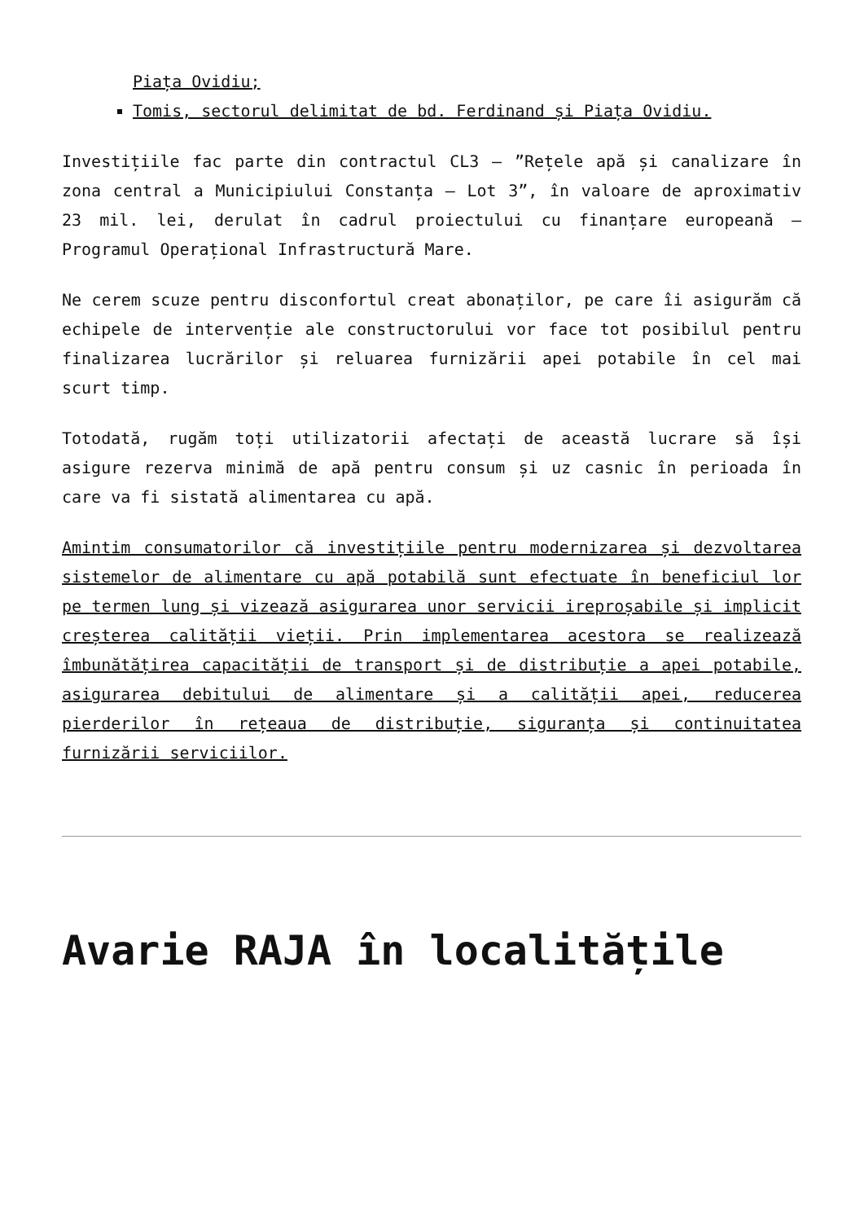Piața Ovidiu;
Tomis, sectorul delimitat de bd. Ferdinand și Piața Ovidiu.
Investițiile fac parte din contractul CL3 – ”Rețele apă și canalizare în zona central a Municipiului Constanța – Lot 3”, în valoare de aproximativ 23 mil. lei, derulat în cadrul proiectului cu finanțare europeană – Programul Operațional Infrastructură Mare.
Ne cerem scuze pentru disconfortul creat abonaților, pe care îi asigurăm că echipele de intervenție ale constructorului vor face tot posibilul pentru finalizarea lucrărilor și reluarea furnizării apei potabile în cel mai scurt timp.
Totodată, rugăm toți utilizatorii afectați de această lucrare să își asigure rezerva minimă de apă pentru consum și uz casnic în perioada în care va fi sistată alimentarea cu apă.
Amintim consumatorilor că investițiile pentru modernizarea și dezvoltarea sistemelor de alimentare cu apă potabilă sunt efectuate în beneficiul lor pe termen lung și vizează asigurarea unor servicii ireproșabile și implicit creșterea calității vieții. Prin implementarea acestora se realizează îmbunătățirea capacității de transport și de distribuție a apei potabile, asigurarea debitului de alimentare și a calității apei, reducerea pierderilor în rețeaua de distribuție, siguranța și continuitatea furnizării serviciilor.
Avarie RAJA în localitățile